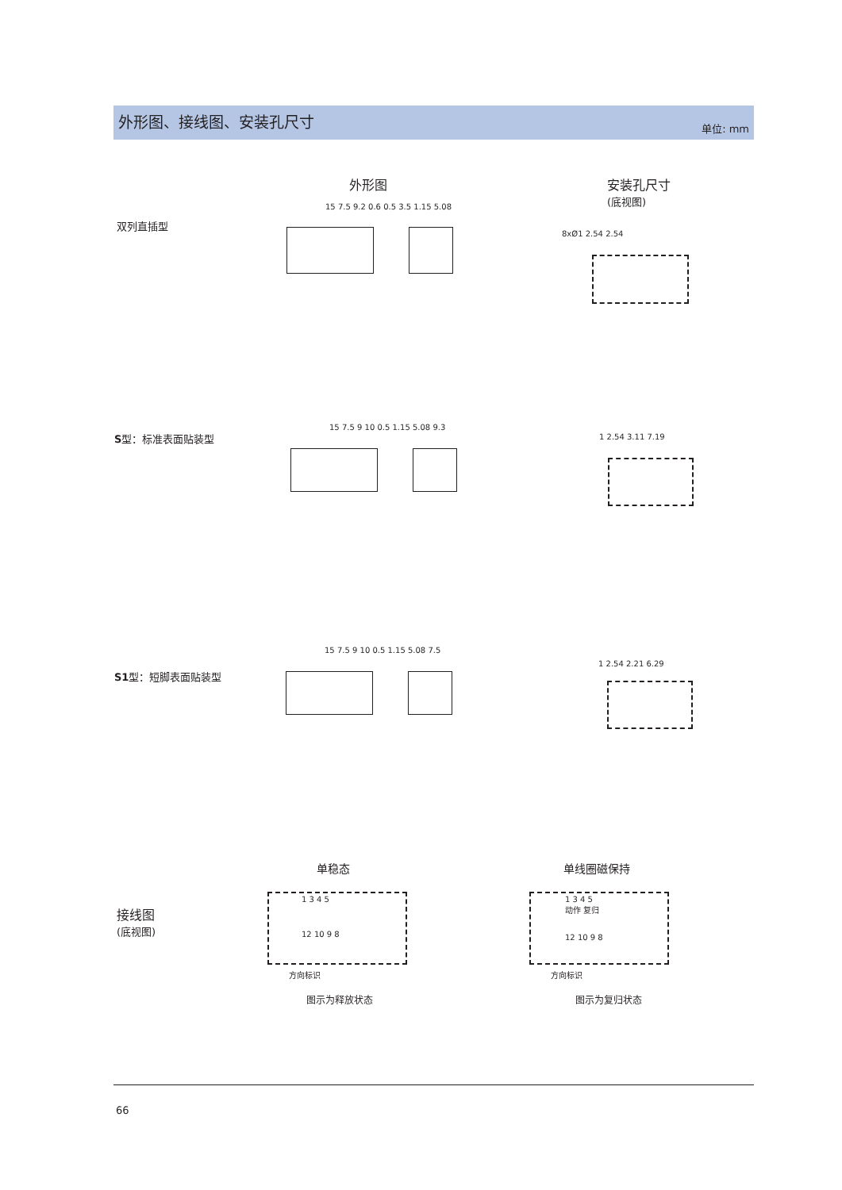外形图、接线图、安装孔尺寸
单位: mm
外形图
安装孔尺寸
(底视图)
双列直插型
15 7.5 9.2 0.6 0.5 3.5 1.15 5.08
8xØ1 2.54 2.54
S型：标准表面贴装型
15 7.5 9 10 0.5 1.15 5.08 9.3
1 2.54 3.11 7.19
S1型：短脚表面贴装型
15 7.5 9 10 0.5 1.15 5.08 7.5
1 2.54 2.21 6.29
单稳态 单线圈磁保持
接线图
(底视图)
1 3 4 5
12 10 9 8
方向标识
图示为释放状态
1 3 4 5
动作 复归
12 10 9 8
方向标识
图示为复归状态
66